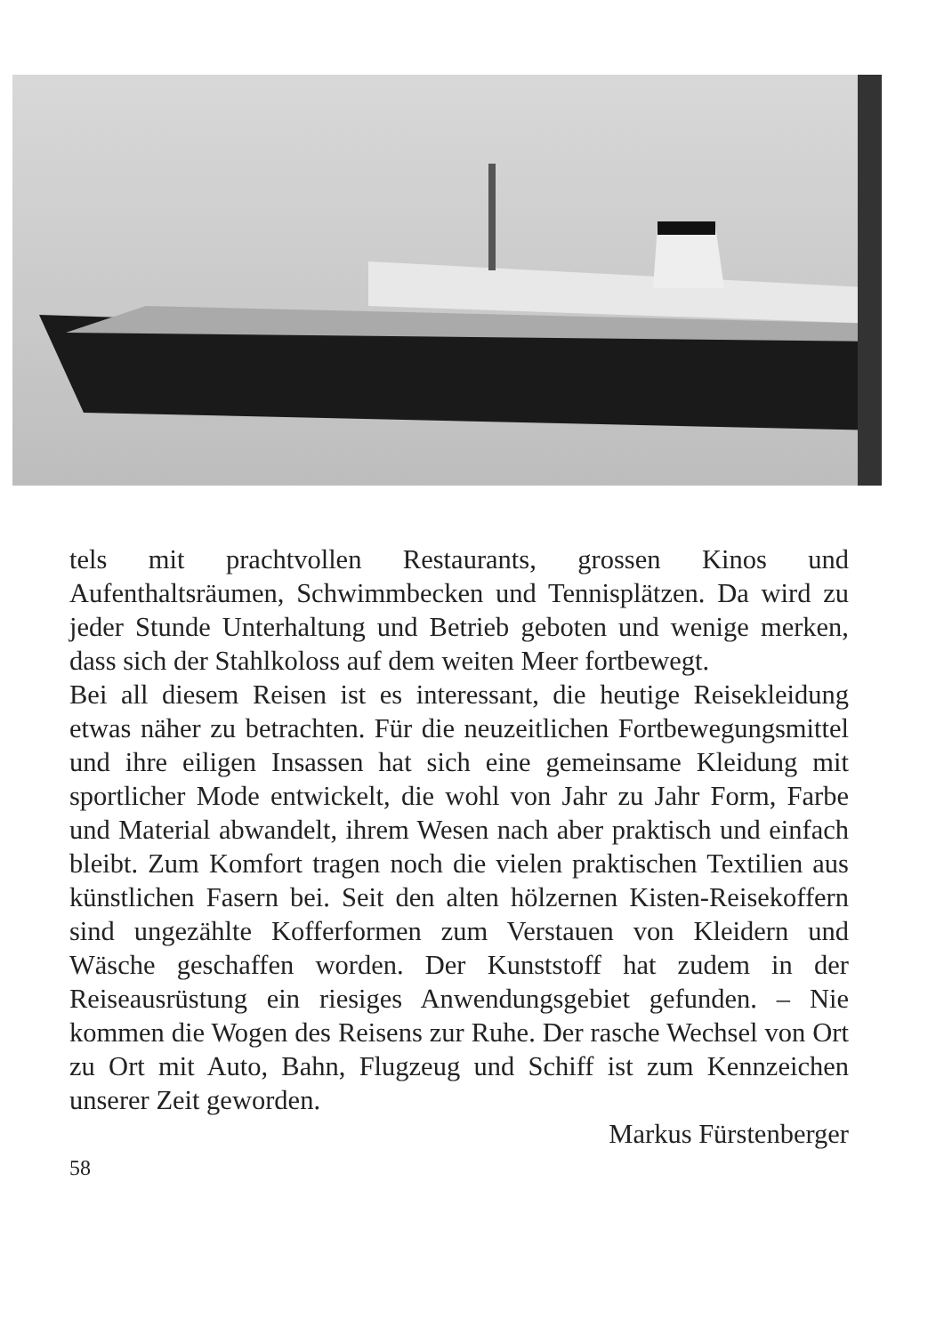tels mit prachtvollen Restaurants, grossen Kinos und Aufenthaltsräumen, Schwimmbecken und Tennisplätzen. Da wird zu jeder Stunde Unterhaltung und Betrieb geboten und wenige merken, dass sich der Stahlkoloss auf dem weiten Meer fortbewegt.
Bei all diesem Reisen ist es interessant, die heutige Reisekleidung etwas näher zu betrachten. Für die neuzeitlichen Fortbewegungsmittel und ihre eiligen Insassen hat sich eine gemeinsame Kleidung mit sportlicher Mode entwickelt, die wohl von Jahr zu Jahr Form, Farbe und Material abwandelt, ihrem Wesen nach aber praktisch und einfach bleibt. Zum Komfort tragen noch die vielen praktischen Textilien aus künstlichen Fasern bei. Seit den alten hölzernen Kisten-Reisekoffern sind ungezählte Kofferformen zum Verstauen von Kleidern und Wäsche geschaffen worden. Der Kunststoff hat zudem in der Reiseausrüstung ein riesiges Anwendungsgebiet gefunden. – Nie kommen die Wogen des Reisens zur Ruhe. Der rasche Wechsel von Ort zu Ort mit Auto, Bahn, Flugzeug und Schiff ist zum Kennzeichen unserer Zeit geworden.
Markus Fürstenberger
58